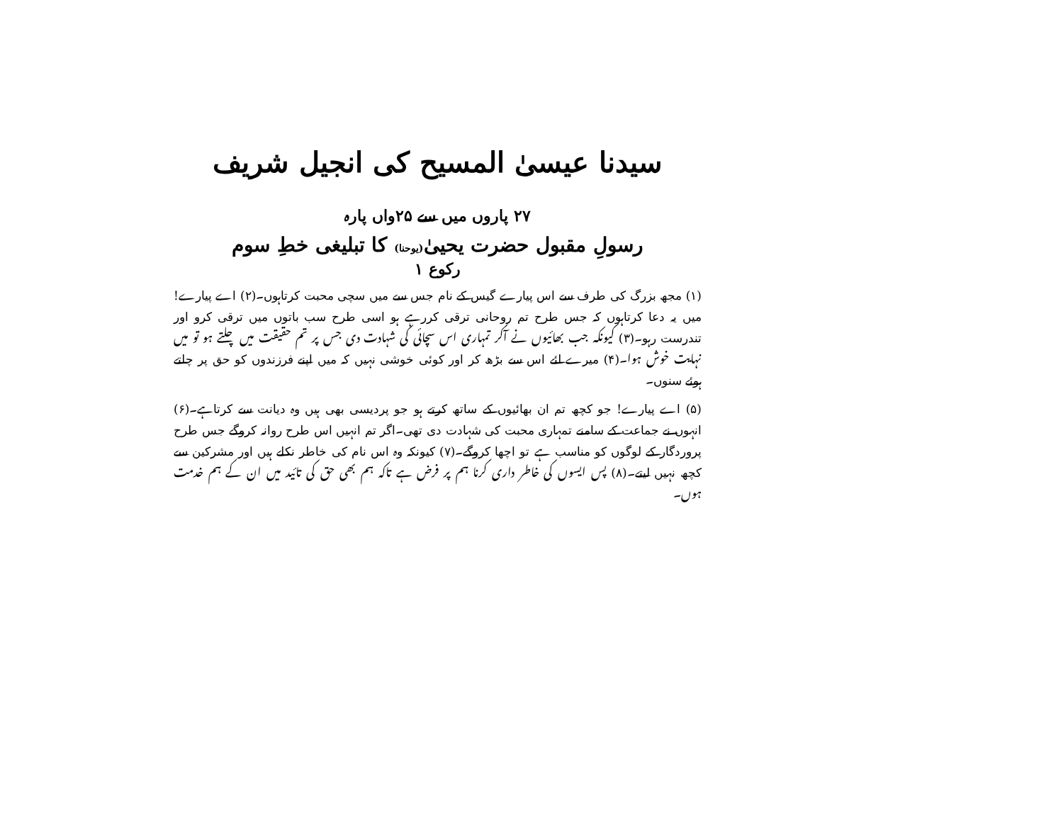سیدنا عیسیٰ المسیح کی انجیل شریف
۲۷ پاروں میں سے ۲۵واں پارہ
رسولِ مقبول حضرت یحییٰ(یوحنا) کا تبلیغی خطِ سوم
رکوع ۱
(۱) مجھ بزرگ کی طرف سے اس پیارے گیس کے نام جس سے میں سچی محبت کرتاہوں۔(۲) اے پیارے! میں یہ دعا کرتاہوں کہ جس طرح تم روحانی ترقی کررہے ہو اسی طرح سب باتوں میں ترقی کرو اور تندرست رہو۔(۳) کیونکہ جب بھائیوں نے آکر تمہاری اس سچائی کی شہادت دی جس پر تم حقیقت میں چلتے ہو تو میں نہایت خوش ہوا۔(۴) میرے لئے اس سے بڑھ کر اور کوئی خوشی نہیں کہ میں اپنے فرزندوں کو حق پر چلتے ہوئے سنوں۔
(۵) اے پیارے! جو کچھ تم ان بھائیوں کے ساتھ کرتے ہو جو پردیسی بھی ہیں وہ دیانت سے کرتاہے۔(۶) انہوں نے جماعت کے سامنے تمہاری محبت کی شہادت دی تھی۔اگر تم انہیں اس طرح روانہ کروگے جس طرح پروردگار کے لوگوں کو مناسب ہے تو اچھا کروگے۔(۷) کیونکہ وہ اس نام کی خاطر نکلے ہیں اور مشرکین سے کچھ نہیں لیتے۔(۸) پس ایسوں کی خاطر داری کرنا ہم پر فرض ہے تاکہ ہم بھی حق کی تائید میں ان کے ہم خدمت ہوں۔